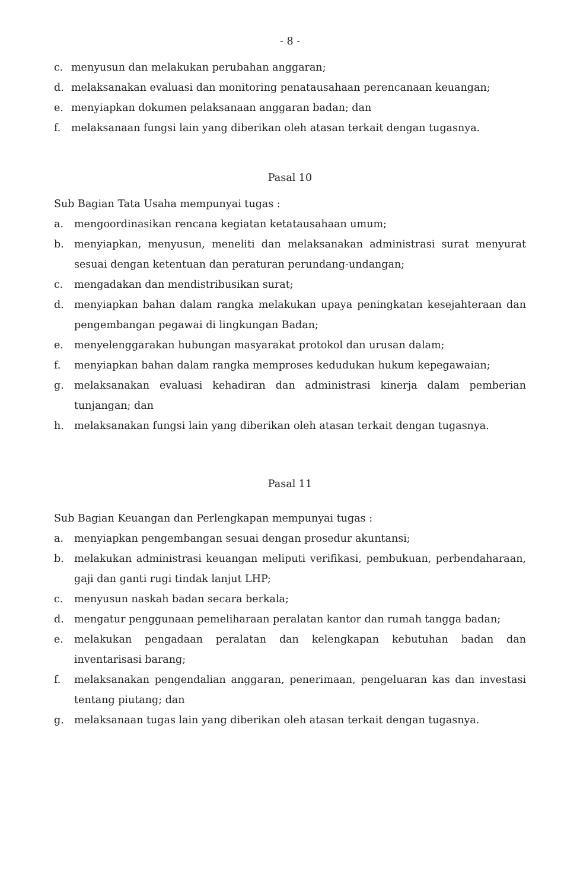- 8 -
c. menyusun dan melakukan perubahan anggaran;
d. melaksanakan evaluasi dan monitoring penatausahaan perencanaan keuangan;
e. menyiapkan dokumen pelaksanaan anggaran badan; dan
f. melaksanaan fungsi lain yang diberikan oleh atasan terkait dengan tugasnya.
Pasal 10
Sub Bagian Tata Usaha mempunyai tugas :
a. mengoordinasikan rencana kegiatan ketatausahaan umum;
b. menyiapkan, menyusun, meneliti dan melaksanakan administrasi surat menyurat sesuai dengan ketentuan dan peraturan perundang-undangan;
c. mengadakan dan mendistribusikan surat;
d. menyiapkan bahan dalam rangka melakukan upaya peningkatan kesejahteraan dan pengembangan pegawai di lingkungan Badan;
e. menyelenggarakan hubungan masyarakat protokol dan urusan dalam;
f. menyiapkan bahan dalam rangka memproses kedudukan hukum kepegawaian;
g. melaksanakan evaluasi kehadiran dan administrasi kinerja dalam pemberian tunjangan; dan
h. melaksanakan fungsi lain yang diberikan oleh atasan terkait dengan tugasnya.
Pasal 11
Sub Bagian Keuangan dan Perlengkapan mempunyai tugas :
a. menyiapkan pengembangan sesuai dengan prosedur akuntansi;
b. melakukan administrasi keuangan meliputi verifikasi, pembukuan, perbendaharaan, gaji dan ganti rugi tindak lanjut LHP;
c. menyusun naskah badan secara berkala;
d. mengatur penggunaan pemeliharaan peralatan kantor dan rumah tangga badan;
e. melakukan pengadaan peralatan dan kelengkapan kebutuhan badan dan inventarisasi barang;
f. melaksanakan pengendalian anggaran, penerimaan, pengeluaran kas dan investasi tentang piutang; dan
g. melaksanaan tugas lain yang diberikan oleh atasan terkait dengan tugasnya.